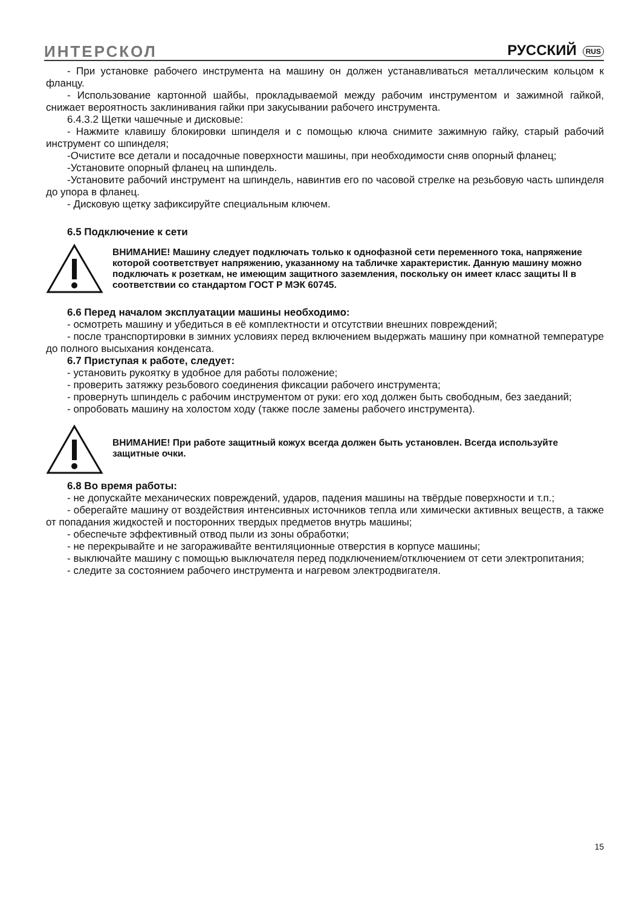ИНТЕРСКОЛ
РУССКИЙ RUS
- При установке рабочего инструмента на машину он должен устанавливаться металлическим кольцом к фланцу.
- Использование картонной шайбы, прокладываемой между рабочим инструментом и зажимной гайкой, снижает вероятность заклинивания гайки при закусывании рабочего инструмента.
6.4.3.2 Щетки чашечные и дисковые:
- Нажмите клавишу блокировки шпинделя и с помощью ключа снимите зажимную гайку, старый рабочий инструмент со шпинделя;
-Очистите все детали и посадочные поверхности машины, при необходимости сняв опорный фланец;
-Установите опорный фланец на шпиндель.
-Установите рабочий инструмент на шпиндель, навинтив его по часовой стрелке на резьбовую часть шпинделя до упора в фланец.
- Дисковую щетку зафиксируйте специальным ключем.
6.5 Подключение к сети
ВНИМАНИЕ! Машину следует подключать только к однофазной сети переменного тока, напряжение которой соответствует напряжению, указанному на табличке характеристик. Данную машину можно подключать к розеткам, не имеющим защитного заземления, поскольку он имеет класс защиты II в соответствии со стандартом ГОСТ Р МЭК 60745.
6.6 Перед началом эксплуатации машины необходимо:
- осмотреть машину и убедиться в её комплектности и отсутствии внешних повреждений;
- после транспортировки в зимних условиях перед включением выдержать машину при комнатной температуре до полного высыхания конденсата.
6.7 Приступая к работе, следует:
- установить рукоятку в удобное для работы положение;
- проверить затяжку резьбового соединения фиксации рабочего инструмента;
- провернуть шпиндель с рабочим инструментом от руки: его ход должен быть свободным, без заеданий;
- опробовать машину на холостом ходу (также после замены рабочего инструмента).
ВНИМАНИЕ! При работе защитный кожух всегда должен быть установлен. Всегда используйте защитные очки.
6.8 Во время работы:
- не допускайте механических повреждений, ударов, падения машины на твёрдые поверхности и т.п.;
- оберегайте машину от воздействия интенсивных источников тепла или химически активных веществ, а также от попадания жидкостей и посторонних твердых предметов внутрь машины;
- обеспечьте эффективный отвод пыли из зоны обработки;
- не перекрывайте и не загораживайте вентиляционные отверстия в корпусе машины;
- выключайте машину с помощью выключателя перед подключением/отключением от сети электропитания;
- следите за состоянием рабочего инструмента и нагревом электродвигателя.
15